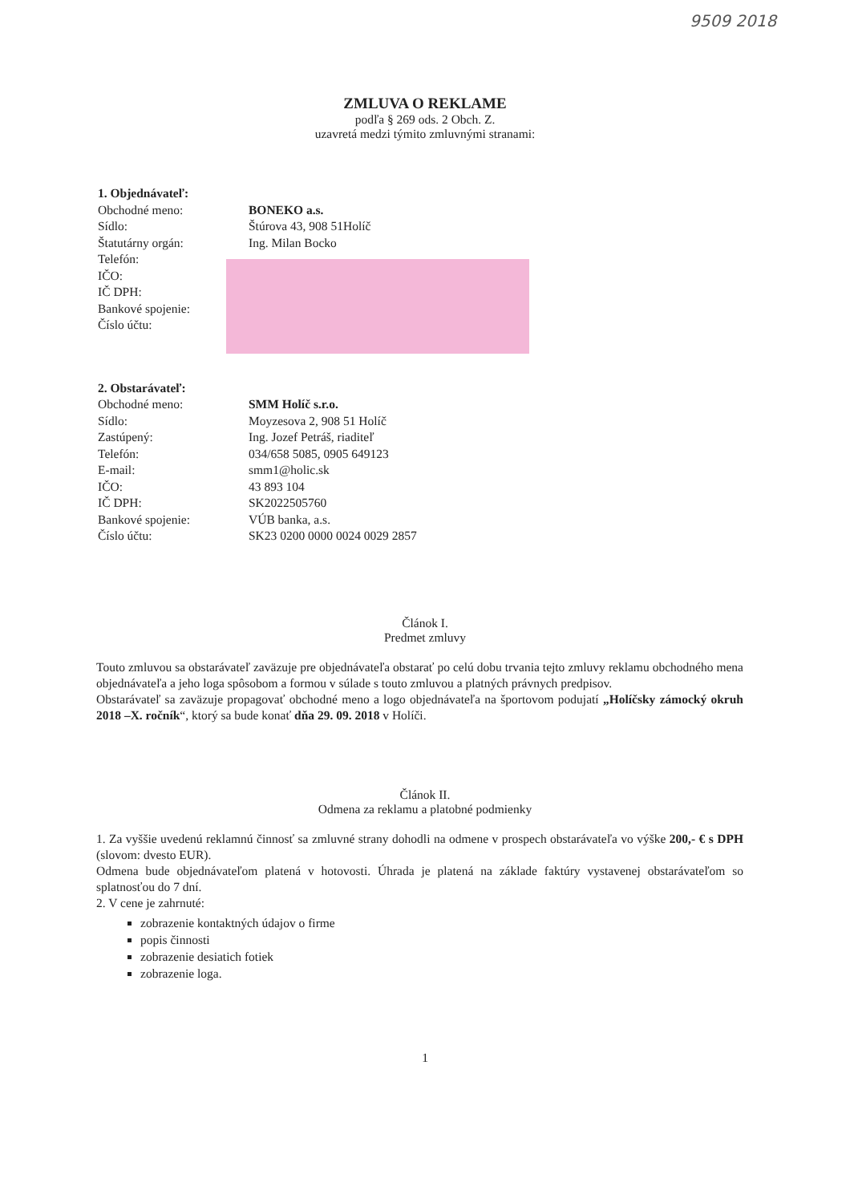9509 2018
ZMLUVA O REKLAME
podľa § 269 ods. 2 Obch. Z.
uzavretá medzi týmito zmluvnými stranami:
1. Objednávateľ:
Obchodné meno: BONEKO a.s.
Sídlo: Štúrova 43, 908 51Holíč
Štatutárny orgán: Ing. Milan Bocko
Telefón:
IČO:
IČ DPH:
Bankové spojenie:
Číslo účtu:
2. Obstarávateľ:
Obchodné meno: SMM Holíč s.r.o.
Sídlo: Moyzesova 2, 908 51 Holíč
Zastúpený: Ing. Jozef Petráš, riaditeľ
Telefón: 034/658 5085, 0905 649123
E-mail: smm1@holic.sk
IČO: 43 893 104
IČ DPH: SK2022505760
Bankové spojenie: VÚB banka, a.s.
Číslo účtu: SK23 0200 0000 0024 0029 2857
Článok I.
Predmet zmluvy
Touto zmluvou sa obstarávateľ zaväzuje pre objednávateľa obstarať po celú dobu trvania tejto zmluvy reklamu obchodného mena objednávateľa a jeho loga spôsobom a formou v súlade s touto zmluvou a platných právnych predpisov.
Obstarávateľ sa zaväzuje propagovať obchodné meno a logo objednávateľa na športovom podujatí „Holíčsky zámocký okruh 2018 –X. ročník“, ktorý sa bude konať dňa 29. 09. 2018 v Holíči.
Článok II.
Odmena za reklamu a platobné podmienky
1. Za vyššie uvedenú reklamnú činnosť sa zmluvné strany dohodli na odmene v prospech obstarávateľa vo výške 200,- € s DPH (slovom: dvesto EUR).
Odmena bude objednávateľom platená v hotovosti. Úhrada je platená na základe faktúry vystavenej obstarávateľom so splatnosťou do 7 dní.
2. V cene je zahrnuté:
zobrazenie kontaktných údajov o firme
popis činnosti
zobrazenie desiatich fotiek
zobrazenie loga.
1